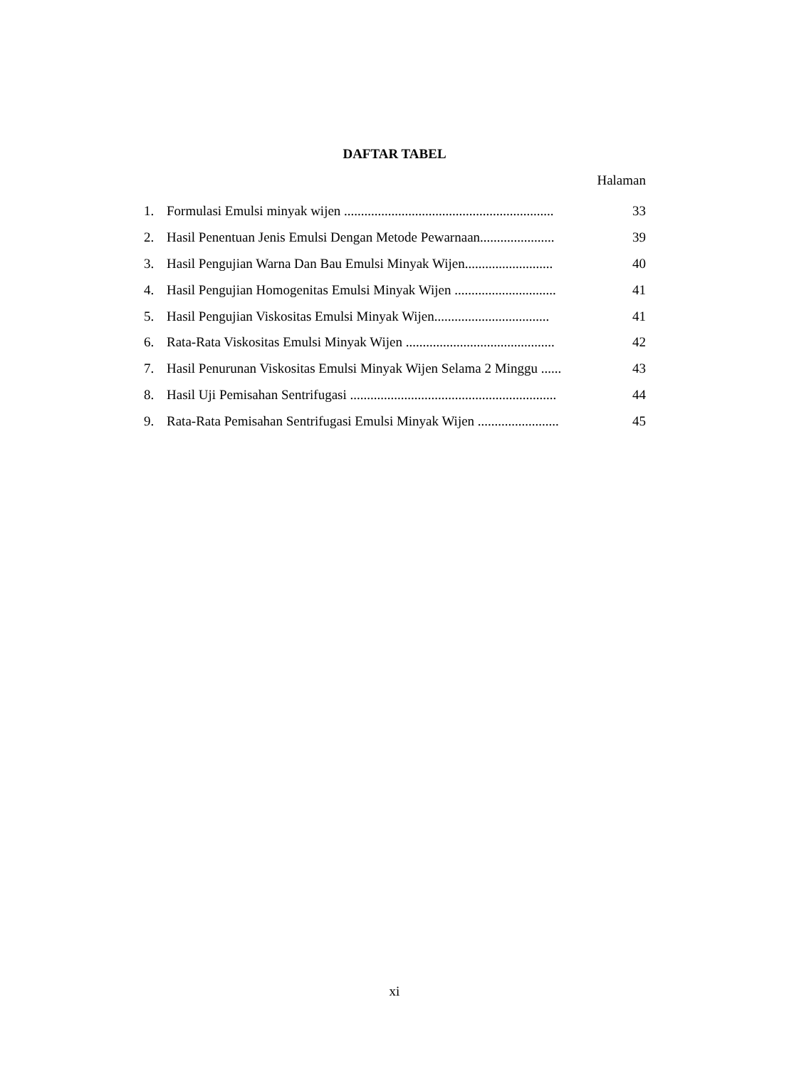DAFTAR TABEL
Halaman
1. Formulasi Emulsi minyak wijen .............................................................. 33
2. Hasil Penentuan Jenis Emulsi Dengan Metode Pewarnaan...................... 39
3. Hasil Pengujian Warna Dan Bau Emulsi Minyak Wijen.......................... 40
4. Hasil Pengujian Homogenitas Emulsi Minyak Wijen .............................. 41
5. Hasil Pengujian Viskositas Emulsi Minyak Wijen.................................. 41
6. Rata-Rata Viskositas Emulsi Minyak Wijen ............................................ 42
7. Hasil Penurunan Viskositas Emulsi Minyak Wijen Selama 2 Minggu ...... 43
8. Hasil Uji Pemisahan Sentrifugasi ............................................................. 44
9. Rata-Rata Pemisahan Sentrifugasi Emulsi Minyak Wijen ........................ 45
xi